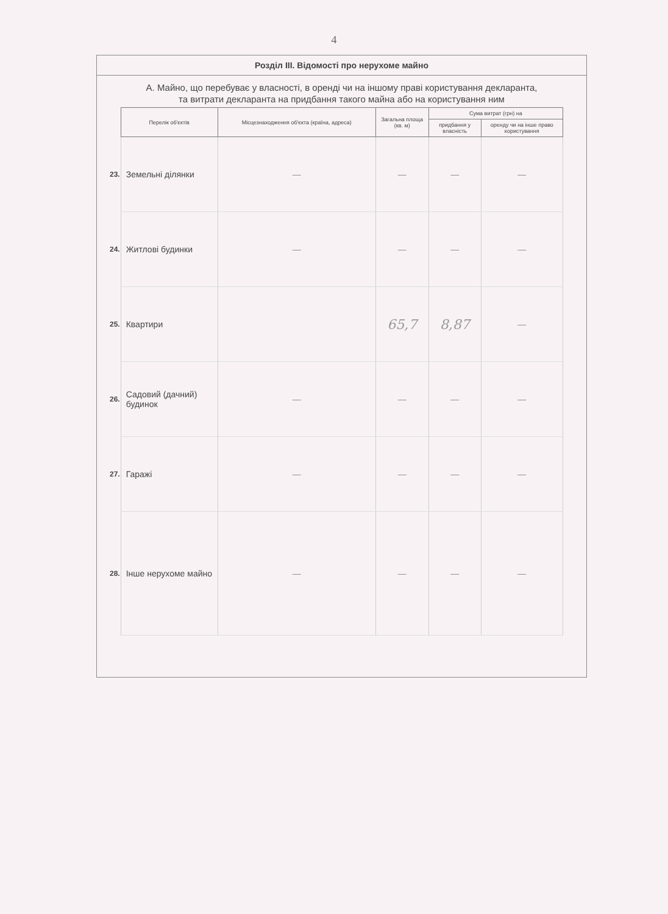4
Розділ III. Відомості про нерухоме майно
А. Майно, що перебуває у власності, в оренді чи на іншому праві користування декларанта,
та витрати декларанта на придбання такого майна або на користування ним
| | Перелік об'єктів | Місцезнаходження об'єкта (країна, адреса) | Загальна площа (кв. м) | Сума витрат (грн) на | |
| --- | --- | --- | --- | --- | --- |
| | | | | придбання у власність | оренду чи на інше право користування |
| 23. | Земельні ділянки | — | — | — | — |
| 24. | Житлові будинки | — | — | — | — |
| 25. | Квартири | | 65,7 | 8,87 | — |
| 26. | Садовий (дачний) будинок | — | — | — | — |
| 27. | Гаражі | — | — | — | — |
| 28. | Інше нерухоме майно | — | — | — | — |